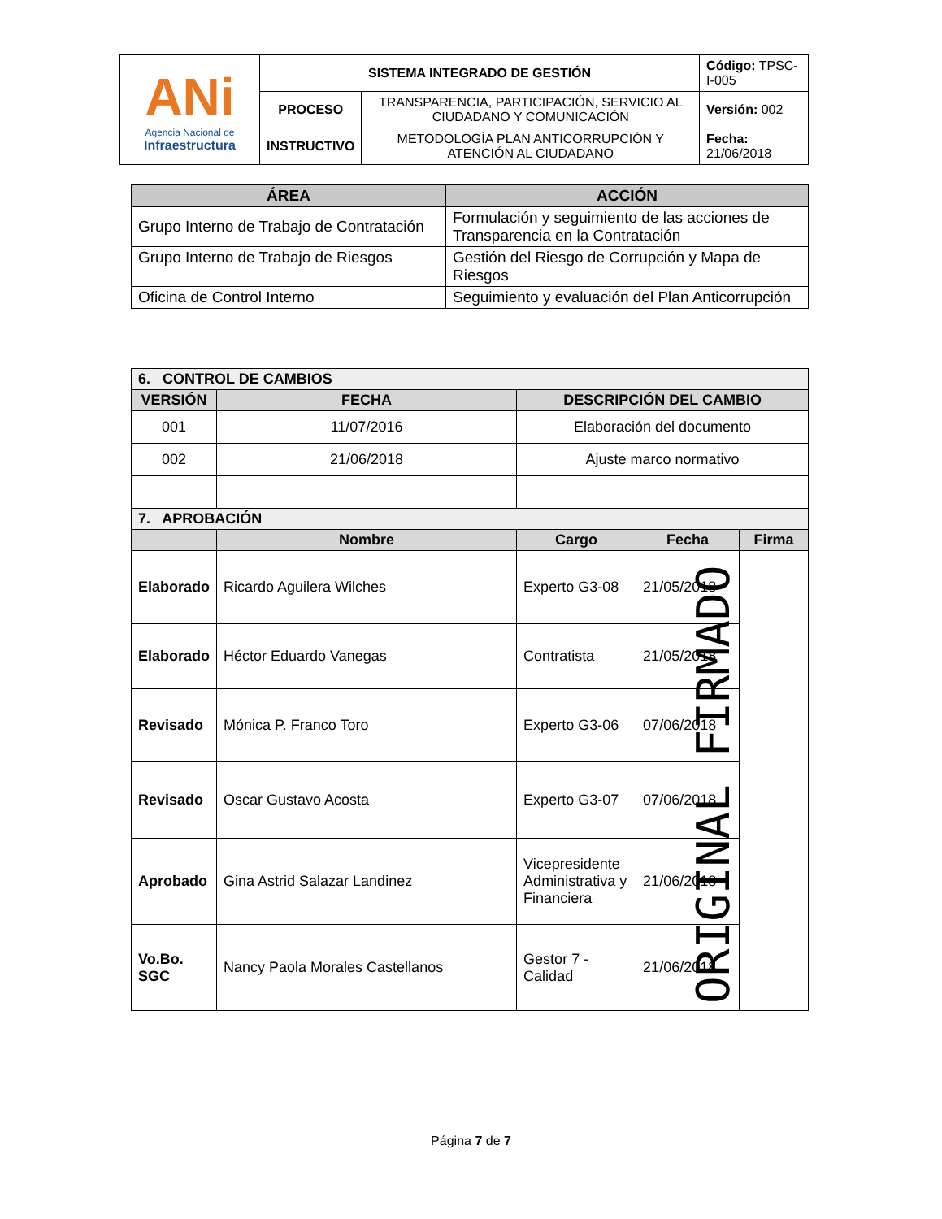| ANi Agencia Nacional de Infraestructura | SISTEMA INTEGRADO DE GESTIÓN | | Código: TPSC-I-005 |
| | PROCESO | TRANSPARENCIA, PARTICIPACIÓN, SERVICIO AL CIUDADANO Y COMUNICACIÓN | Versión: 002 |
| | INSTRUCTIVO | METODOLOGÍA PLAN ANTICORRUPCIÓN Y ATENCIÓN AL CIUDADANO | Fecha: 21/06/2018 |
| ÁREA | ACCIÓN |
| --- | --- |
| Grupo Interno de Trabajo de Contratación | Formulación y seguimiento de las acciones de Transparencia en la Contratación |
| Grupo Interno de Trabajo de Riesgos | Gestión del Riesgo de Corrupción y Mapa de Riesgos |
| Oficina de Control Interno | Seguimiento y evaluación del Plan Anticorrupción |
| 6. CONTROL DE CAMBIOS | | | | |
| VERSIÓN | FECHA | DESCRIPCIÓN DEL CAMBIO | | |
| 001 | 11/07/2016 | Elaboración del documento | | |
| 002 | 21/06/2018 | Ajuste marco normativo | | |
| 7. APROBACIÓN | | | | |
| | Nombre | Cargo | Fecha | Firma |
| Elaborado | Ricardo Aguilera Wilches | Experto G3-08 | 21/05/2018 | |
| Elaborado | Héctor Eduardo Vanegas | Contratista | 21/05/2018 | |
| Revisado | Mónica P. Franco Toro | Experto G3-06 | 07/06/2018 | |
| Revisado | Oscar Gustavo Acosta | Experto G3-07 | 07/06/2018 | |
| Aprobado | Gina Astrid Salazar Landinez | Vicepresidente Administrativa y Financiera | 21/06/2018 | |
| Vo.Bo. SGC | Nancy Paola Morales Castellanos | Gestor 7 - Calidad | 21/06/2018 | |
ORIGINAL FIRMADO
Página 7 de 7